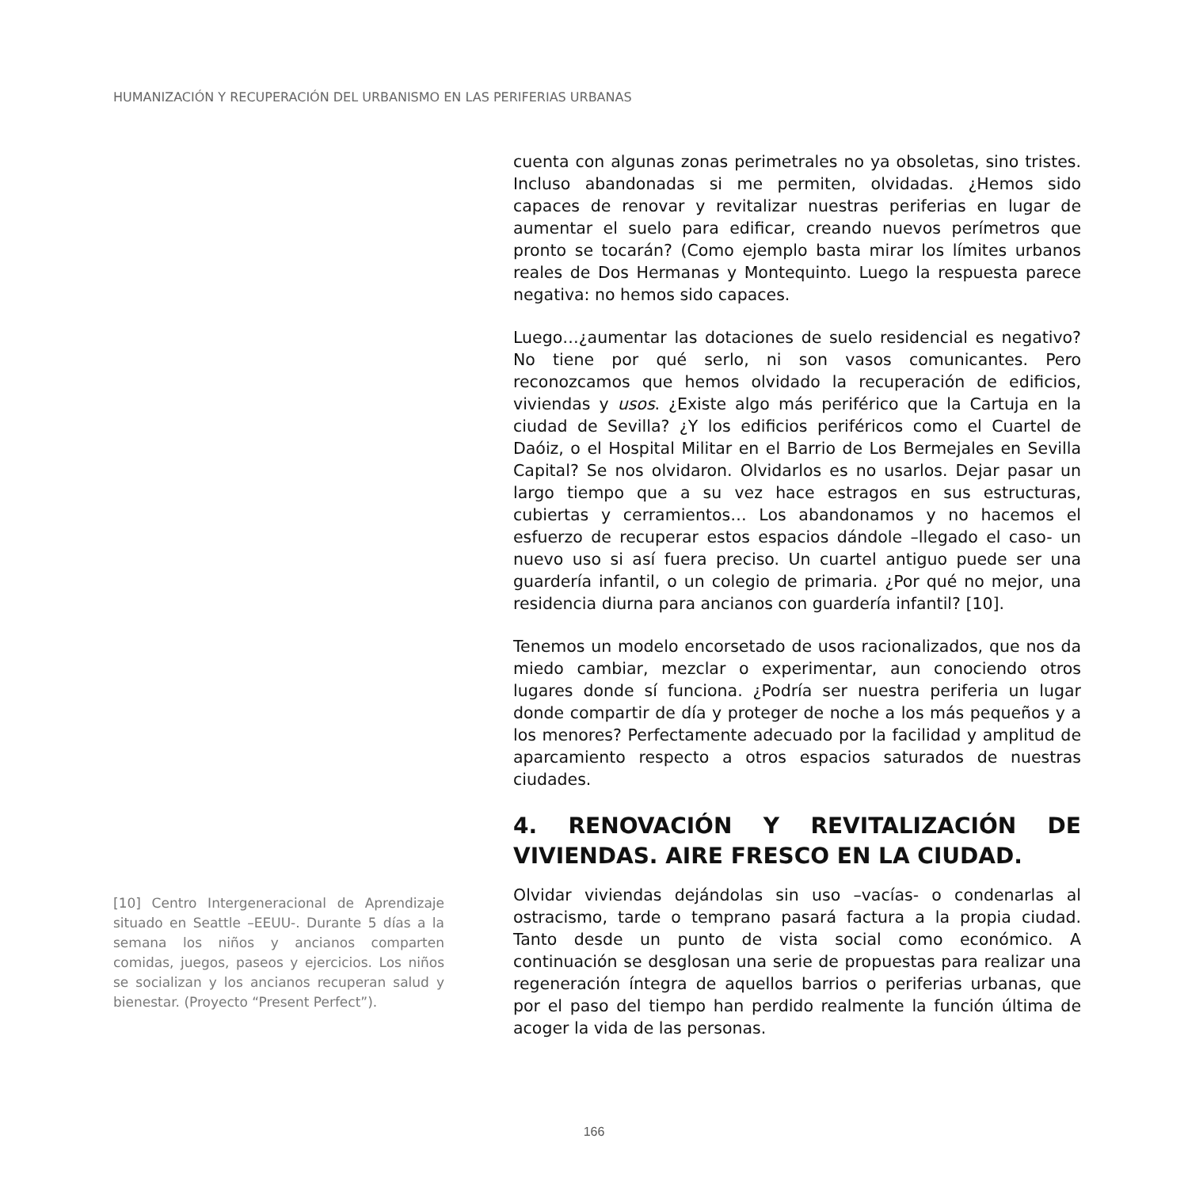HUMANIZACIÓN Y RECUPERACIÓN DEL URBANISMO EN LAS PERIFERIAS URBANAS
[10] Centro Intergeneracional de Aprendizaje situado en Seattle –EEUU-. Durante 5 días a la semana los niños y ancianos comparten comidas, juegos, paseos y ejercicios. Los niños se socializan y los ancianos recuperan salud y bienestar. (Proyecto “Present Perfect”).
cuenta con algunas zonas perimetrales no ya obsoletas, sino tristes. Incluso abandonadas si me permiten, olvidadas. ¿Hemos sido capaces de renovar y revitalizar nuestras periferias en lugar de aumentar el suelo para edificar, creando nuevos perímetros que pronto se tocarán? (Como ejemplo basta mirar los límites urbanos reales de Dos Hermanas y Montequinto. Luego la respuesta parece negativa: no hemos sido capaces.
Luego…¿aumentar las dotaciones de suelo residencial es negativo? No tiene por qué serlo, ni son vasos comunicantes. Pero reconozcamos que hemos olvidado la recuperación de edificios, viviendas y usos. ¿Existe algo más periférico que la Cartuja en la ciudad de Sevilla? ¿Y los edificios periféricos como el Cuartel de Daóiz, o el Hospital Militar en el Barrio de Los Bermejales en Sevilla Capital? Se nos olvidaron. Olvidarlos es no usarlos. Dejar pasar un largo tiempo que a su vez hace estragos en sus estructuras, cubiertas y cerramientos… Los abandonamos y no hacemos el esfuerzo de recuperar estos espacios dándole –llegado el caso- un nuevo uso si así fuera preciso. Un cuartel antiguo puede ser una guardería infantil, o un colegio de primaria. ¿Por qué no mejor, una residencia diurna para ancianos con guardería infantil? [10].
Tenemos un modelo encorsetado de usos racionalizados, que nos da miedo cambiar, mezclar o experimentar, aun conociendo otros lugares donde sí funciona. ¿Podría ser nuestra periferia un lugar donde compartir de día y proteger de noche a los más pequeños y a los menores? Perfectamente adecuado por la facilidad y amplitud de aparcamiento respecto a otros espacios saturados de nuestras ciudades.
4. RENOVACIÓN Y REVITALIZACIÓN DE VIVIENDAS. AIRE FRESCO EN LA CIUDAD.
Olvidar viviendas dejándolas sin uso –vacías- o condenarlas al ostracismo, tarde o temprano pasará factura a la propia ciudad. Tanto desde un punto de vista social como económico. A continuación se desglosan una serie de propuestas para realizar una regeneración íntegra de aquellos barrios o periferias urbanas, que por el paso del tiempo han perdido realmente la función última de acoger la vida de las personas.
166